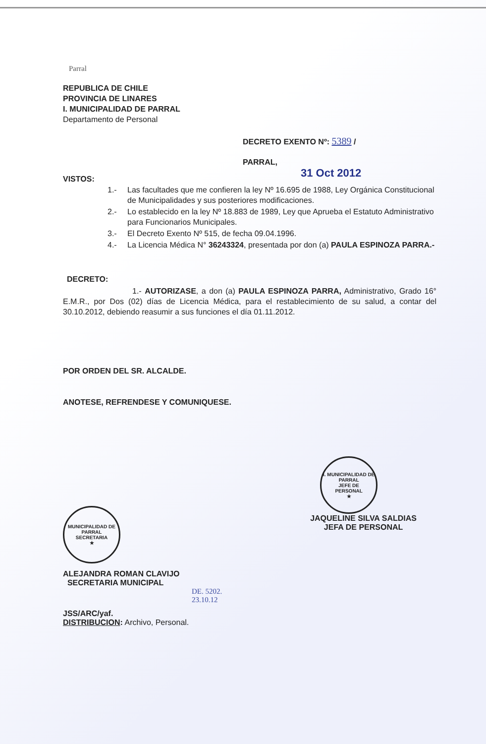Parral
REPUBLICA DE CHILE
PROVINCIA DE LINARES
I. MUNICIPALIDAD DE PARRAL
Departamento de Personal
DECRETO EXENTO Nº: 5389 /
PARRAL,
31 Oct 2012
VISTOS:
1.- Las facultades que me confieren la ley Nº 16.695 de 1988, Ley Orgánica Constitucional de Municipalidades y sus posteriores modificaciones.
2.- Lo establecido en la ley Nº 18.883 de 1989, Ley que Aprueba el Estatuto Administrativo para Funcionarios Municipales.
3.- El Decreto Exento Nº 515, de fecha 09.04.1996.
4.- La Licencia Médica N° 36243324, presentada por don (a) PAULA ESPINOZA PARRA.-
DECRETO:
1.- AUTORIZASE, a don (a) PAULA ESPINOZA PARRA, Administrativo, Grado 16° E.M.R., por Dos (02) días de Licencia Médica, para el restablecimiento de su salud, a contar del 30.10.2012, debiendo reasumir a sus funciones el día 01.11.2012.
POR ORDEN DEL SR. ALCALDE.
ANOTESE, REFRENDESE Y COMUNIQUESE.
MUNICIPALIDAD DE PARRAL
SECRETARIA
★
ALEJANDRA ROMAN CLAVIJO
SECRETARIA MUNICIPAL
I. MUNICIPALIDAD DE PARRAL
JEFE DE
PERSONAL
★
JAQUELINE SILVA SALDIAS
JEFA DE PERSONAL
DE. 5202.
23.10.12
JSS/ARC/yaf.
DISTRIBUCION: Archivo, Personal.